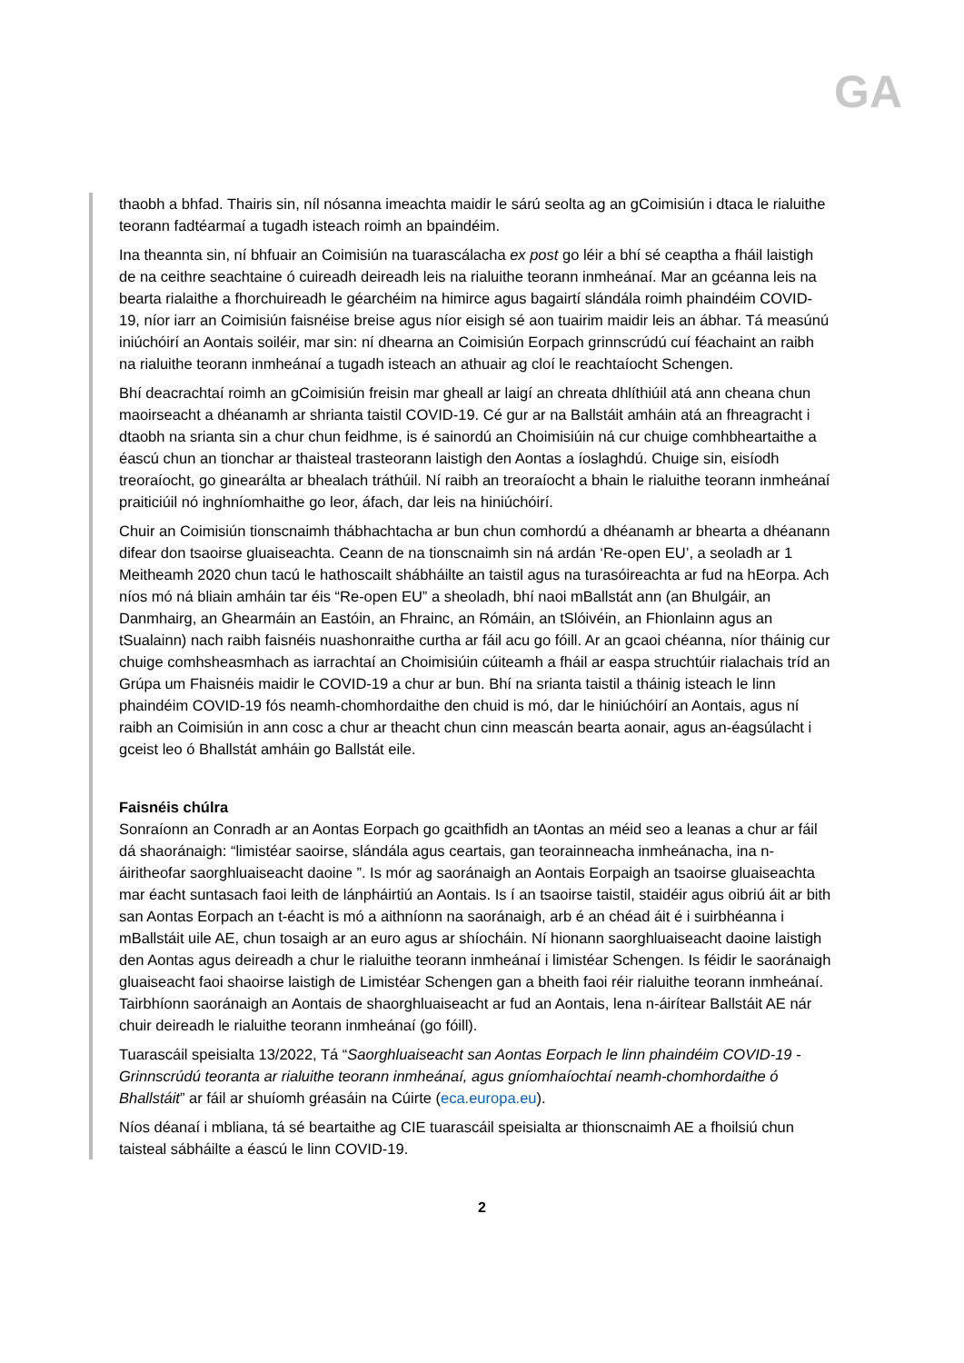GA
thaobh a bhfad. Thairis sin, níl nósanna imeachta maidir le sárú seolta ag an gCoimisiún i dtaca le rialuithe teorann fadtéarmaí a tugadh isteach roimh an bpaindéim.
Ina theannta sin, ní bhfuair an Coimisiún na tuarascálacha ex post go léir a bhí sé ceaptha a fháil laistigh de na ceithre seachtaine ó cuireadh deireadh leis na rialuithe teorann inmheánaí. Mar an gcéanna leis na bearta rialaithe a fhorchuireadh le géarchéim na himirce agus bagairtí slándála roimh phaindéim COVID-19, níor iarr an Coimisiún faisnéise breise agus níor eisigh sé aon tuairim maidir leis an ábhar. Tá measúnú iniúchóirí an Aontais soiléir, mar sin: ní dhearna an Coimisiún Eorpach grinnscrúdú cuí féachaint an raibh na rialuithe teorann inmheánaí a tugadh isteach an athuair ag cloí le reachtaíocht Schengen.
Bhí deacrachtaí roimh an gCoimisiún freisin mar gheall ar laigí an chreata dhlíthiúil atá ann cheana chun maoirseacht a dhéanamh ar shrianta taistil COVID-19. Cé gur ar na Ballstáit amháin atá an fhreagracht i dtaobh na srianta sin a chur chun feidhme, is é sainordú an Choimisiúin ná cur chuige comhbheartaithe a éascú chun an tionchar ar thaisteal trasteorann laistigh den Aontas a íoslaghdú. Chuige sin, eisíodh treoraíocht, go ginearálta ar bhealach tráthúil. Ní raibh an treoraíocht a bhain le rialuithe teorann inmheánaí praiticiúil nó inghníomhaithe go leor, áfach, dar leis na hiniúchóirí.
Chuir an Coimisiún tionscnaimh thábhachtacha ar bun chun comhordú a dhéanamh ar bhearta a dhéanann difear don tsaoirse gluaiseachta. Ceann de na tionscnaimh sin ná ardán ‘Re-open EU’, a seoladh ar 1 Meitheamh 2020 chun tacú le hathoscailt shábháilte an taistil agus na turasóireachta ar fud na hEorpa. Ach níos mó ná bliain amháin tar éis “Re-open EU” a sheoladh, bhí naoi mBallstát ann (an Bhulgáir, an Danmhairg, an Ghearmáin an Eastóin, an Fhrainc, an Rómáin, an tSlóivéin, an Fhionlainn agus an tSualainn) nach raibh faisnéis nuashonraithe curtha ar fáil acu go fóill. Ar an gcaoi chéanna, níor tháinig cur chuige comhsheasmhach as iarrachtaí an Choimisiúin cúiteamh a fháil ar easpa struchtúir rialachais tríd an Grúpa um Fhaisnéis maidir le COVID-19 a chur ar bun. Bhí na srianta taistil a tháinig isteach le linn phaindéim COVID-19 fós neamh-chomhordaithe den chuid is mó, dar le hiniúchóirí an Aontais, agus ní raibh an Coimisiún in ann cosc a chur ar theacht chun cinn meascán bearta aonair, agus an-éagsúlacht i gceist leo ó Bhallstát amháin go Ballstát eile.
Faisnéis chúlra
Sonraíonn an Conradh ar an Aontas Eorpach go gcaithfidh an tAontas an méid seo a leanas a chur ar fáil dá shaoránaigh: “limistéar saoirse, slándála agus ceartais, gan teorainneacha inmheánacha, ina n-áiritheofar saorghluaiseacht daoine ”. Is mór ag saoránaigh an Aontais Eorpaigh an tsaoirse gluaiseachta mar éacht suntasach faoi leith de lánpháirtiú an Aontais. Is í an tsaoirse taistil, staidéir agus oibriú áit ar bith san Aontas Eorpach an t-éacht is mó a aithníonn na saoránaigh, arb é an chéad áit é i suirbhéanna i mBallstáit uile AE, chun tosaigh ar an euro agus ar shíocháin. Ní hionann saorghluaiseacht daoine laistigh den Aontas agus deireadh a chur le rialuithe teorann inmheánaí i limistéar Schengen. Is féidir le saoránaigh gluaiseacht faoi shaoirse laistigh de Limistéar Schengen gan a bheith faoi réir rialuithe teorann inmheánaí. Tairbhíonn saoránaigh an Aontais de shaorghluaiseacht ar fud an Aontais, lena n-áirítear Ballstáit AE nár chuir deireadh le rialuithe teorann inmheánaí (go fóill).
Tuarascáil speisialta 13/2022, Tá “Saorghluaiseacht san Aontas Eorpach le linn phaindéim COVID-19 - Grinnscrúdú teoranta ar rialuithe teorann inmheánaí, agus gníomhaíochtaí neamh-chomhordaithe ó Bhallstáit” ar fáil ar shuíomh gréasáin na Cúirte (eca.europa.eu).
Níos déanaí i mbliana, tá sé beartaithe ag CIE tuarascáil speisialta ar thionscnaimh AE a fhoilsiú chun taisteal sábháilte a éascú le linn COVID-19.
2